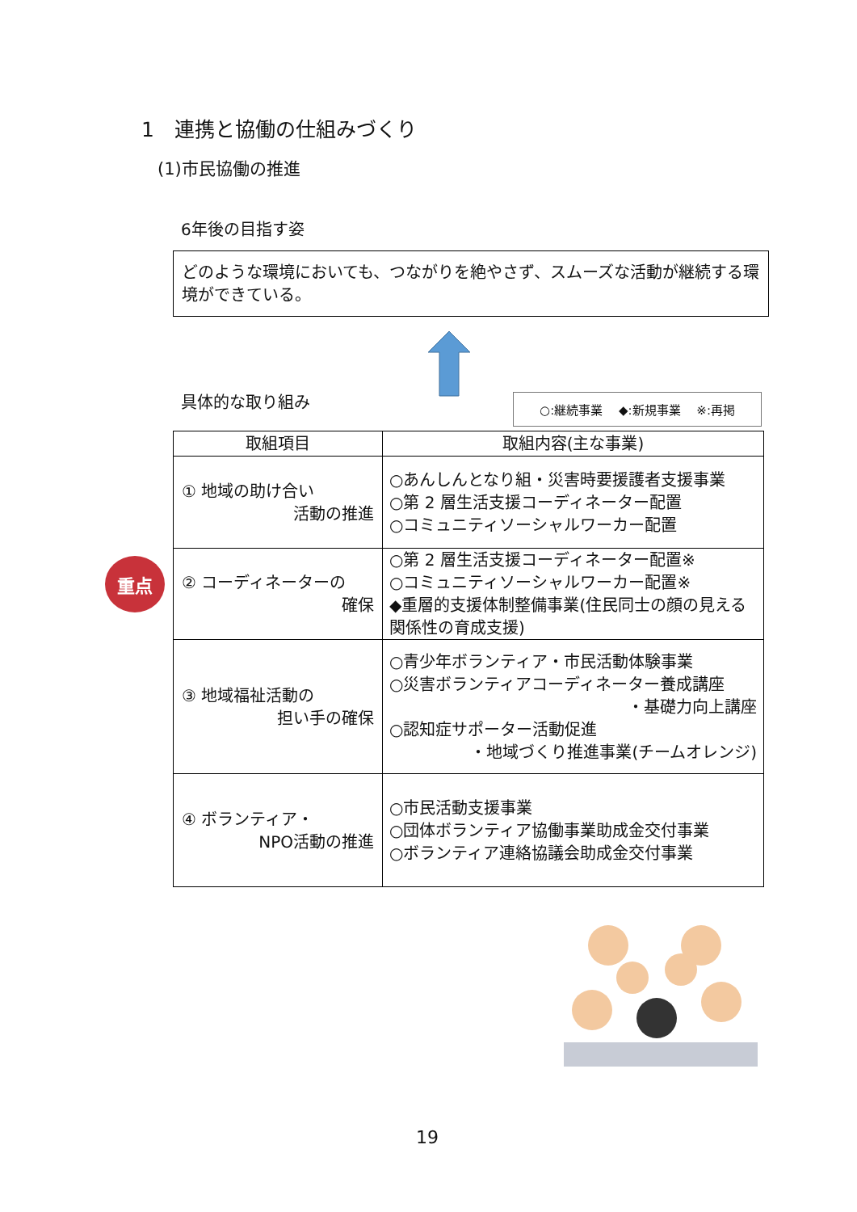1　連携と協働の仕組みづくり
(1)市民協働の推進
6年後の目指す姿
どのような環境においても、つながりを絶やさず、スムーズな活動が継続する環境ができている。
具体的な取り組み ○:継続事業　 ◆:新規事業　 ※:再掲
重点
| 取組項目 | 取組内容(主な事業) |
| --- | --- |
| ① 地域の助け合い 活動の推進 | ○あんしんとなり組・災害時要援護者支援事業 ○第 2 層生活支援コーディネーター配置 ○コミュニティソーシャルワーカー配置 |
| ② コーディネーターの 確保 | ○第 2 層生活支援コーディネーター配置※ ○コミュニティソーシャルワーカー配置※ ◆重層的支援体制整備事業(住民同士の顔の見える関係性の育成支援) |
| ③ 地域福祉活動の 担い手の確保 | ○青少年ボランティア・市民活動体験事業 ○災害ボランティアコーディネーター養成講座 ・基礎力向上講座 ○認知症サポーター活動促進 ・地域づくり推進事業(チームオレンジ) |
| ④ ボランティア・ NPO活動の推進 | ○市民活動支援事業 ○団体ボランティア協働事業助成金交付事業 ○ボランティア連絡協議会助成金交付事業 |
19